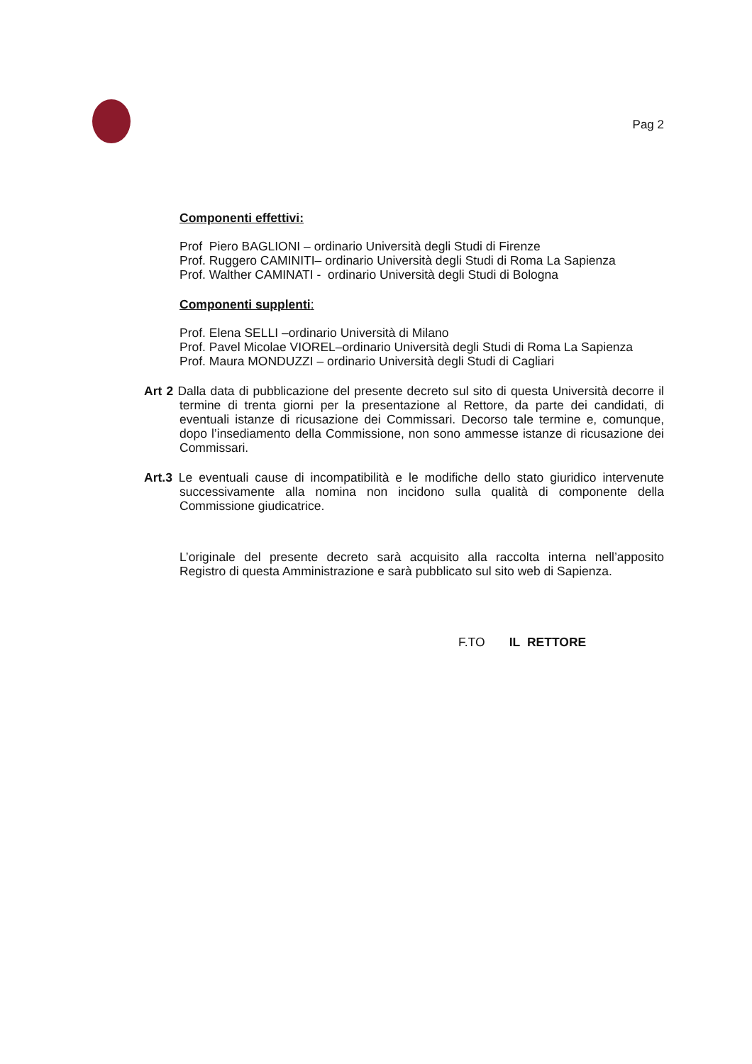Pag 2
Componenti effettivi:
Prof Piero BAGLIONI – ordinario Università degli Studi di Firenze
Prof. Ruggero CAMINITI– ordinario Università degli Studi di Roma La Sapienza
Prof. Walther CAMINATI - ordinario Università degli Studi di Bologna
Componenti supplenti:
Prof. Elena SELLI –ordinario Università di Milano
Prof. Pavel Micolae VIOREL–ordinario Università degli Studi di Roma La Sapienza
Prof. Maura MONDUZZI – ordinario Università degli Studi di Cagliari
Art 2 Dalla data di pubblicazione del presente decreto sul sito di questa Università decorre il termine di trenta giorni per la presentazione al Rettore, da parte dei candidati, di eventuali istanze di ricusazione dei Commissari. Decorso tale termine e, comunque, dopo l’insediamento della Commissione, non sono ammesse istanze di ricusazione dei Commissari.
Art.3 Le eventuali cause di incompatibilità e le modifiche dello stato giuridico intervenute successivamente alla nomina non incidono sulla qualità di componente della Commissione giudicatrice.
L’originale del presente decreto sarà acquisito alla raccolta interna nell’apposito Registro di questa Amministrazione e sarà pubblicato sul sito web di Sapienza.
F.TO IL RETTORE